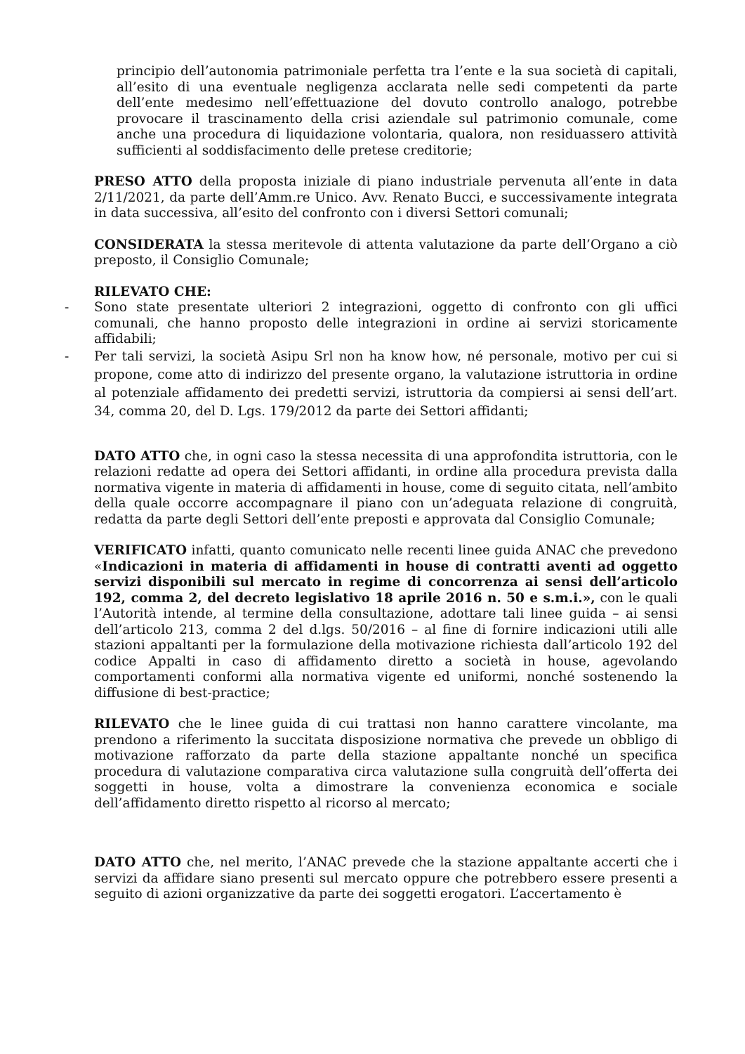principio dell’autonomia patrimoniale perfetta tra l’ente e la sua società di capitali, all’esito di una eventuale negligenza acclarata nelle sedi competenti da parte dell’ente medesimo nell’effettuazione del dovuto controllo analogo, potrebbe provocare il trascinamento della crisi aziendale sul patrimonio comunale, come anche una procedura di liquidazione volontaria, qualora, non residuassero attività sufficienti al soddisfacimento delle pretese creditorie;
PRESO ATTO della proposta iniziale di piano industriale pervenuta all’ente in data 2/11/2021, da parte dell’Amm.re Unico. Avv. Renato Bucci, e successivamente integrata in data successiva, all’esito del confronto con i diversi Settori comunali;
CONSIDERATA la stessa meritevole di attenta valutazione da parte dell’Organo a ciò preposto, il Consiglio Comunale;
RILEVATO CHE:
- Sono state presentate ulteriori 2 integrazioni, oggetto di confronto con gli uffici comunali, che hanno proposto delle integrazioni in ordine ai servizi storicamente affidabili;
- Per tali servizi, la società Asipu Srl non ha know how, né personale, motivo per cui si propone, come atto di indirizzo del presente organo, la valutazione istruttoria in ordine al potenziale affidamento dei predetti servizi, istruttoria da compiersi ai sensi dell’art. 34, comma 20, del D. Lgs. 179/2012 da parte dei Settori affidanti;
DATO ATTO che, in ogni caso la stessa necessita di una approfondita istruttoria, con le relazioni redatte ad opera dei Settori affidanti, in ordine alla procedura prevista dalla normativa vigente in materia di affidamenti in house, come di seguito citata, nell’ambito della quale occorre accompagnare il piano con un’adeguata relazione di congruità, redatta da parte degli Settori dell’ente preposti e approvata dal Consiglio Comunale;
VERIFICATO infatti, quanto comunicato nelle recenti linee guida ANAC che prevedono «Indicazioni in materia di affidamenti in house di contratti aventi ad oggetto servizi disponibili sul mercato in regime di concorrenza ai sensi dell’articolo 192, comma 2, del decreto legislativo 18 aprile 2016 n. 50 e s.m.i.», con le quali l’Autorità intende, al termine della consultazione, adottare tali linee guida – ai sensi dell’articolo 213, comma 2 del d.lgs. 50/2016 – al fine di fornire indicazioni utili alle stazioni appaltanti per la formulazione della motivazione richiesta dall’articolo 192 del codice Appalti in caso di affidamento diretto a società in house, agevolando comportamenti conformi alla normativa vigente ed uniformi, nonché sostenendo la diffusione di best-practice;
RILEVATO che le linee guida di cui trattasi non hanno carattere vincolante, ma prendono a riferimento la succitata disposizione normativa che prevede un obbligo di motivazione rafforzato da parte della stazione appaltante nonché un specifica procedura di valutazione comparativa circa valutazione sulla congruità dell’offerta dei soggetti in house, volta a dimostrare la convenienza economica e sociale dell’affidamento diretto rispetto al ricorso al mercato;
DATO ATTO che, nel merito, l’ANAC prevede che la stazione appaltante accerti che i servizi da affidare siano presenti sul mercato oppure che potrebbero essere presenti a seguito di azioni organizzative da parte dei soggetti erogatori. L’accertamento è